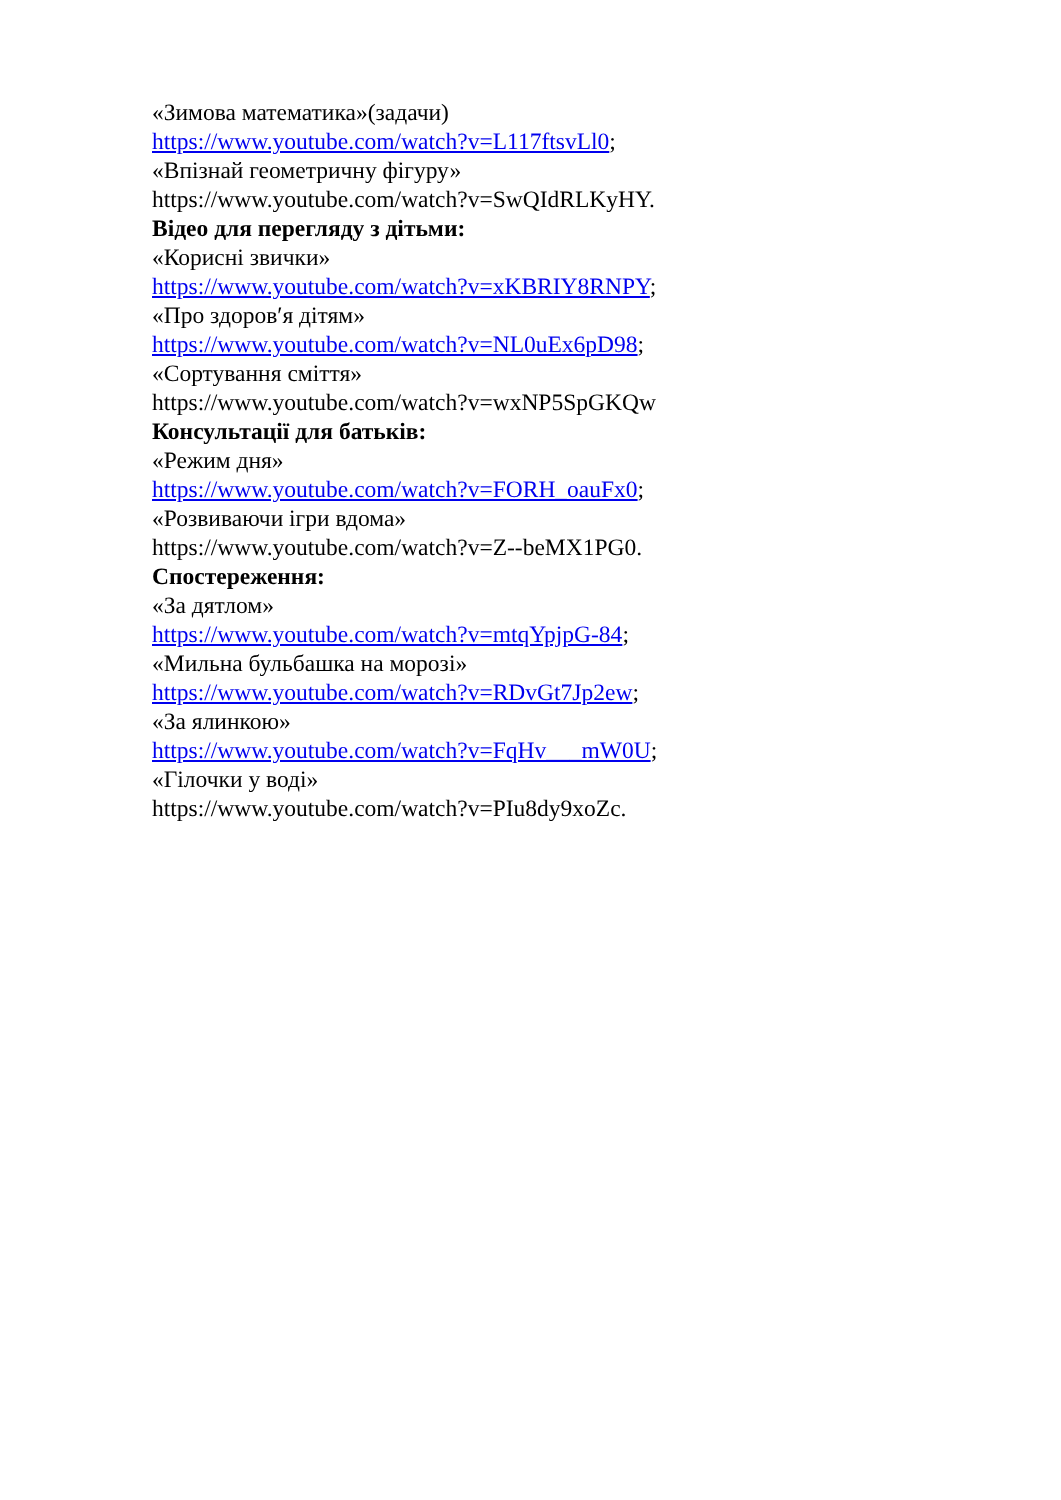«Зимова математика»(задачи)
https://www.youtube.com/watch?v=L117ftsvLl0;
«Впізнай геометричну фігуру»
https://www.youtube.com/watch?v=SwQIdRLKyHY.
Відео для перегляду з дітьми:
«Корисні звички»
https://www.youtube.com/watch?v=xKBRIY8RNPY;
«Про здоров′я дітям»
https://www.youtube.com/watch?v=NL0uEx6pD98;
«Сортування сміття»
https://www.youtube.com/watch?v=wxNP5SpGKQw
Консультації для батьків:
«Режим дня»
https://www.youtube.com/watch?v=FORH_oauFx0;
«Розвиваючи ігри вдома»
https://www.youtube.com/watch?v=Z--beMX1PG0.
Спостереження:
«За дятлом»
https://www.youtube.com/watch?v=mtqYpjpG-84;
«Мильна бульбашка на морозі»
https://www.youtube.com/watch?v=RDvGt7Jp2ew;
«За ялинкою»
https://www.youtube.com/watch?v=FqHv___mW0U;
«Гілочки у воді»
https://www.youtube.com/watch?v=PIu8dy9xoZc.